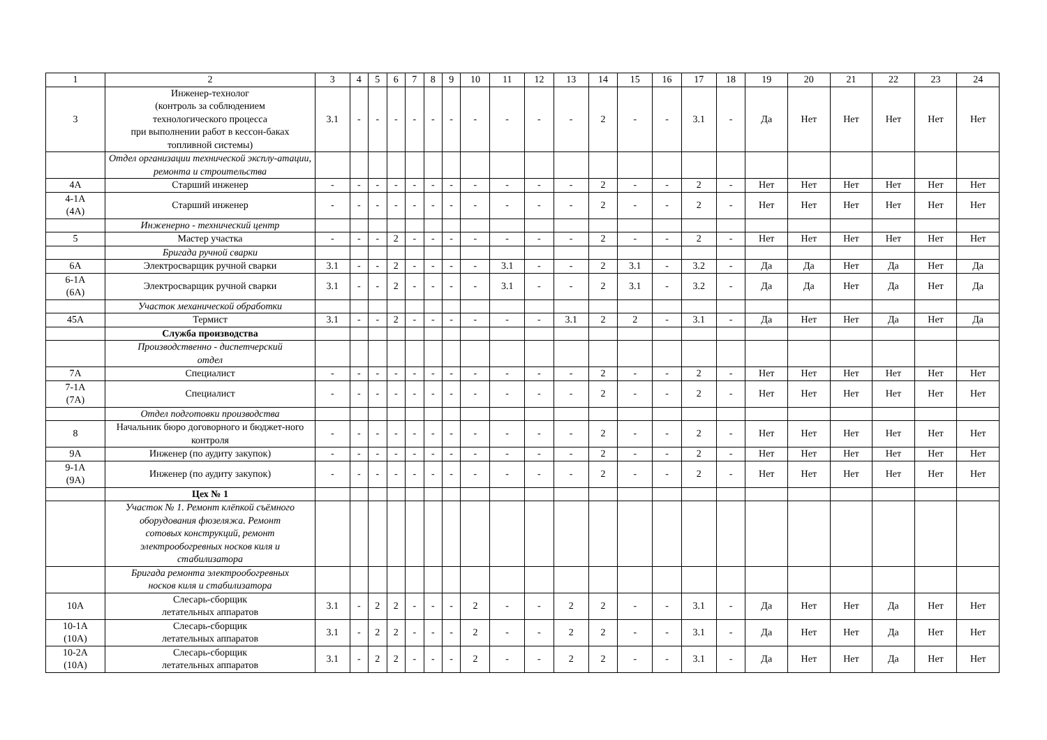| 1 | 2 | 3 | 4 | 5 | 6 | 7 | 8 | 9 | 10 | 11 | 12 | 13 | 14 | 15 | 16 | 17 | 18 | 19 | 20 | 21 | 22 | 23 | 24 |
| 3 | Инженер-технолог (контроль за соблюдением технологического процесса при выполнении работ в кессон-баках топливной системы) | 3.1 | - | - | - | - | - | - | - | - | - | - | 2 | - | - | 3.1 | - | Да | Нет | Нет | Нет | Нет | Нет |
| | Отдел организации технической эксплу-атации, ремонта и строительства | | | | | | | | | | | | | | | | | | | | | | |
| 4А | Старший инженер | - | - | - | - | - | - | - | - | - | - | - | 2 | - | - | 2 | - | Нет | Нет | Нет | Нет | Нет | Нет |
| 4-1А (4А) | Старший инженер | - | - | - | - | - | - | - | - | - | - | - | 2 | - | - | 2 | - | Нет | Нет | Нет | Нет | Нет | Нет |
| | Инженерно - технический центр | | | | | | | | | | | | | | | | | | | | | | |
| 5 | Мастер участка | - | - | - | 2 | - | - | - | - | - | - | - | 2 | - | - | 2 | - | Нет | Нет | Нет | Нет | Нет | Нет |
| | Бригада ручной сварки | | | | | | | | | | | | | | | | | | | | | | |
| 6А | Электросварщик ручной сварки | 3.1 | - | - | 2 | - | - | - | - | 3.1 | - | - | 2 | 3.1 | - | 3.2 | - | Да | Да | Нет | Да | Нет | Да |
| 6-1А (6А) | Электросварщик ручной сварки | 3.1 | - | - | 2 | - | - | - | - | 3.1 | - | - | 2 | 3.1 | - | 3.2 | - | Да | Да | Нет | Да | Нет | Да |
| | Участок механической обработки | | | | | | | | | | | | | | | | | | | | | | |
| 45А | Термист | 3.1 | - | - | 2 | - | - | - | - | - | - | 3.1 | 2 | 2 | - | 3.1 | - | Да | Нет | Нет | Да | Нет | Да |
| | Служба производства | | | | | | | | | | | | | | | | | | | | | | |
| | Производственно - диспетчерский отдел | | | | | | | | | | | | | | | | | | | | | | |
| 7А | Специалист | - | - | - | - | - | - | - | - | - | - | - | 2 | - | - | 2 | - | Нет | Нет | Нет | Нет | Нет | Нет |
| 7-1А (7А) | Специалист | - | - | - | - | - | - | - | - | - | - | - | 2 | - | - | 2 | - | Нет | Нет | Нет | Нет | Нет | Нет |
| | Отдел подготовки производства | | | | | | | | | | | | | | | | | | | | | | |
| 8 | Начальник бюро договорного и бюджет-ного контроля | - | - | - | - | - | - | - | - | - | - | - | 2 | - | - | 2 | - | Нет | Нет | Нет | Нет | Нет | Нет |
| 9А | Инженер (по аудиту закупок) | - | - | - | - | - | - | - | - | - | - | - | 2 | - | - | 2 | - | Нет | Нет | Нет | Нет | Нет | Нет |
| 9-1А (9А) | Инженер (по аудиту закупок) | - | - | - | - | - | - | - | - | - | - | - | 2 | - | - | 2 | - | Нет | Нет | Нет | Нет | Нет | Нет |
| | Цех № 1 | | | | | | | | | | | | | | | | | | | | | | |
| | Участок № 1. Ремонт клёпкой съёмного оборудования фюзеляжа. Ремонт сотовых конструкций, ремонт электрообогревных носков киля и стабилизатора | | | | | | | | | | | | | | | | | | | | | | |
| | Бригада ремонта электрообогревных носков киля и стабилизатора | | | | | | | | | | | | | | | | | | | | | | |
| 10А | Слесарь-сборщик летательных аппаратов | 3.1 | - | 2 | 2 | - | - | - | 2 | - | - | 2 | 2 | - | - | 3.1 | - | Да | Нет | Нет | Да | Нет | Нет |
| 10-1А (10А) | Слесарь-сборщик летательных аппаратов | 3.1 | - | 2 | 2 | - | - | - | 2 | - | - | 2 | 2 | - | - | 3.1 | - | Да | Нет | Нет | Да | Нет | Нет |
| 10-2А (10А) | Слесарь-сборщик летательных аппаратов | 3.1 | - | 2 | 2 | - | - | - | 2 | - | - | 2 | 2 | - | - | 3.1 | - | Да | Нет | Нет | Да | Нет | Нет |